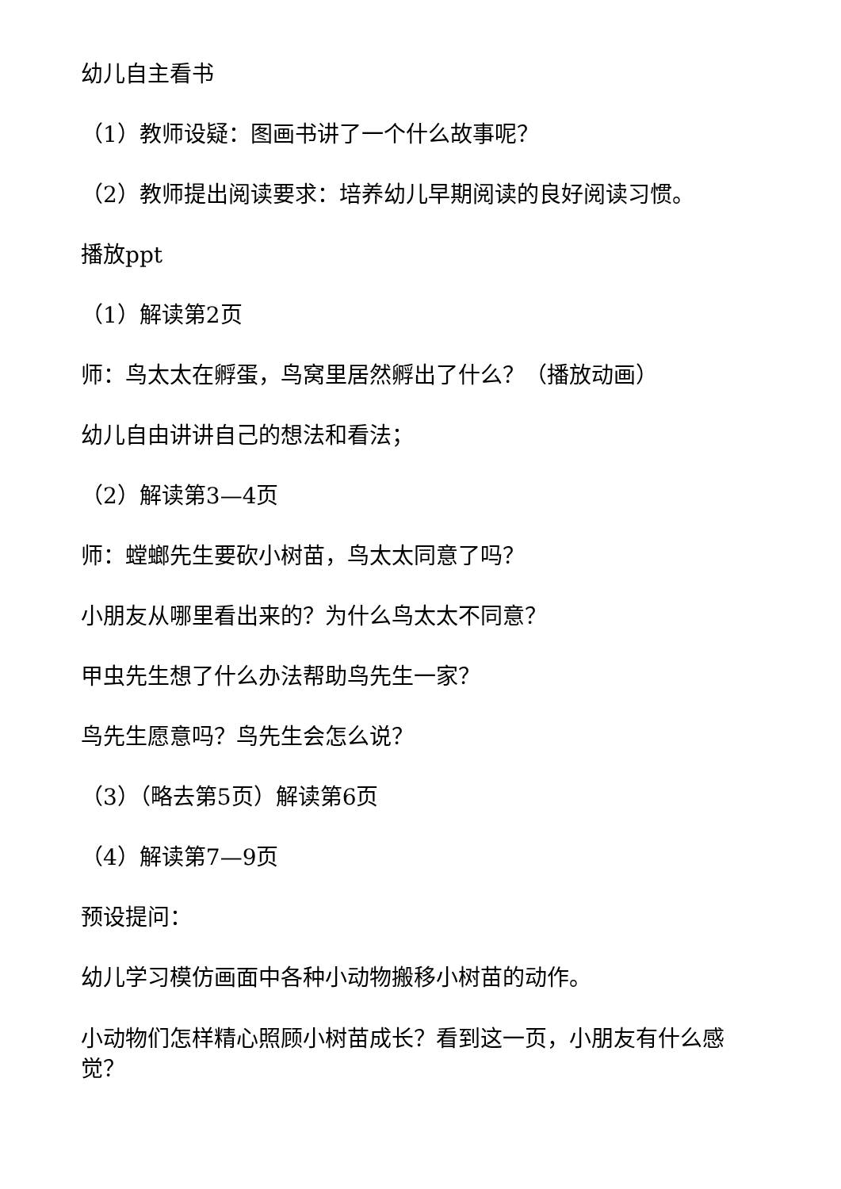幼儿自主看书
（1）教师设疑：图画书讲了一个什么故事呢？
（2）教师提出阅读要求：培养幼儿早期阅读的良好阅读习惯。
播放ppt
（1）解读第2页
师：鸟太太在孵蛋，鸟窝里居然孵出了什么？（播放动画）
幼儿自由讲讲自己的想法和看法；
（2）解读第3—4页
师：螳螂先生要砍小树苗，鸟太太同意了吗？
小朋友从哪里看出来的？为什么鸟太太不同意？
甲虫先生想了什么办法帮助鸟先生一家？
鸟先生愿意吗？鸟先生会怎么说？
（3）（略去第5页）解读第6页
（4）解读第7—9页
预设提问：
幼儿学习模仿画面中各种小动物搬移小树苗的动作。
小动物们怎样精心照顾小树苗成长？看到这一页，小朋友有什么感觉？